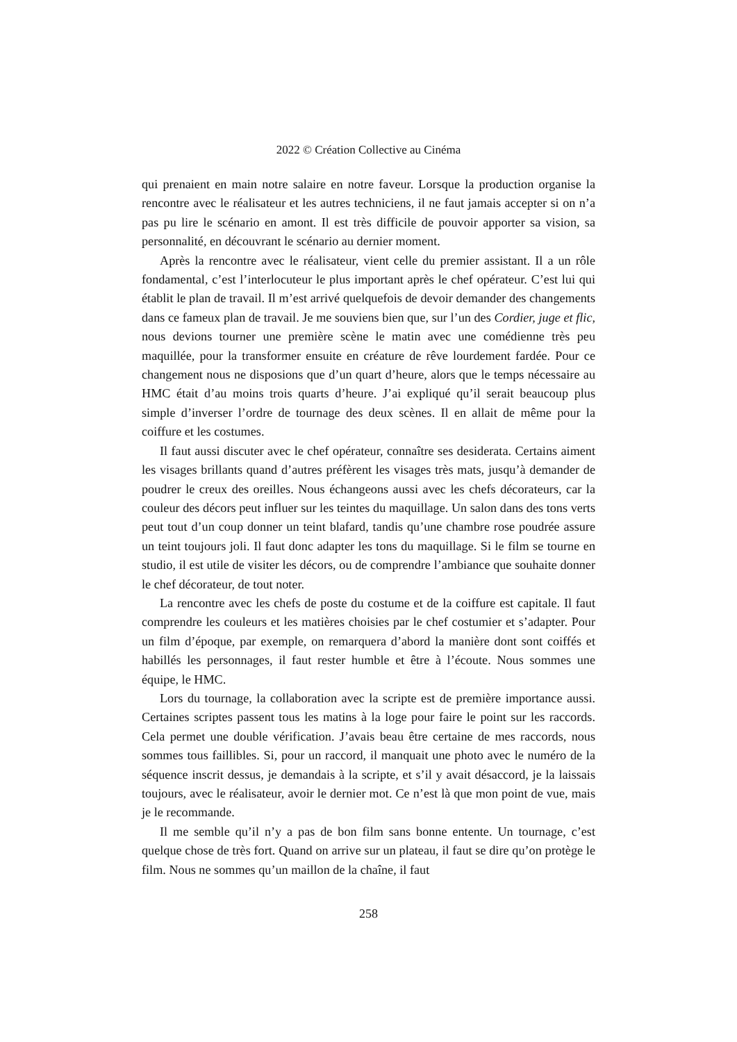2022 © Création Collective au Cinéma
qui prenaient en main notre salaire en notre faveur. Lorsque la production organise la rencontre avec le réalisateur et les autres techniciens, il ne faut jamais accepter si on n’a pas pu lire le scénario en amont. Il est très difficile de pouvoir apporter sa vision, sa personnalité, en découvrant le scénario au dernier moment.
Après la rencontre avec le réalisateur, vient celle du premier assistant. Il a un rôle fondamental, c’est l’interlocuteur le plus important après le chef opérateur. C’est lui qui établit le plan de travail. Il m’est arrivé quelquefois de devoir demander des changements dans ce fameux plan de travail. Je me souviens bien que, sur l’un des Cordier, juge et flic, nous devions tourner une première scène le matin avec une comédienne très peu maquillée, pour la transformer ensuite en créature de rêve lourdement fardée. Pour ce changement nous ne disposions que d’un quart d’heure, alors que le temps nécessaire au HMC était d’au moins trois quarts d’heure. J’ai expliqué qu’il serait beaucoup plus simple d’inverser l’ordre de tournage des deux scènes. Il en allait de même pour la coiffure et les costumes.
Il faut aussi discuter avec le chef opérateur, connaître ses desiderata. Certains aiment les visages brillants quand d’autres préfèrent les visages très mats, jusqu’à demander de poudrer le creux des oreilles. Nous échangeons aussi avec les chefs décorateurs, car la couleur des décors peut influer sur les teintes du maquillage. Un salon dans des tons verts peut tout d’un coup donner un teint blafard, tandis qu’une chambre rose poudrée assure un teint toujours joli. Il faut donc adapter les tons du maquillage. Si le film se tourne en studio, il est utile de visiter les décors, ou de comprendre l’ambiance que souhaite donner le chef décorateur, de tout noter.
La rencontre avec les chefs de poste du costume et de la coiffure est capitale. Il faut comprendre les couleurs et les matières choisies par le chef costumier et s’adapter. Pour un film d’époque, par exemple, on remarquera d’abord la manière dont sont coiffés et habillés les personnages, il faut rester humble et être à l’écoute. Nous sommes une équipe, le HMC.
Lors du tournage, la collaboration avec la scripte est de première importance aussi. Certaines scriptes passent tous les matins à la loge pour faire le point sur les raccords. Cela permet une double vérification. J’avais beau être certaine de mes raccords, nous sommes tous faillibles. Si, pour un raccord, il manquait une photo avec le numéro de la séquence inscrit dessus, je demandais à la scripte, et s’il y avait désaccord, je la laissais toujours, avec le réalisateur, avoir le dernier mot. Ce n’est là que mon point de vue, mais je le recommande.
Il me semble qu’il n’y a pas de bon film sans bonne entente. Un tournage, c’est quelque chose de très fort. Quand on arrive sur un plateau, il faut se dire qu’on protège le film. Nous ne sommes qu’un maillon de la chaîne, il faut
258